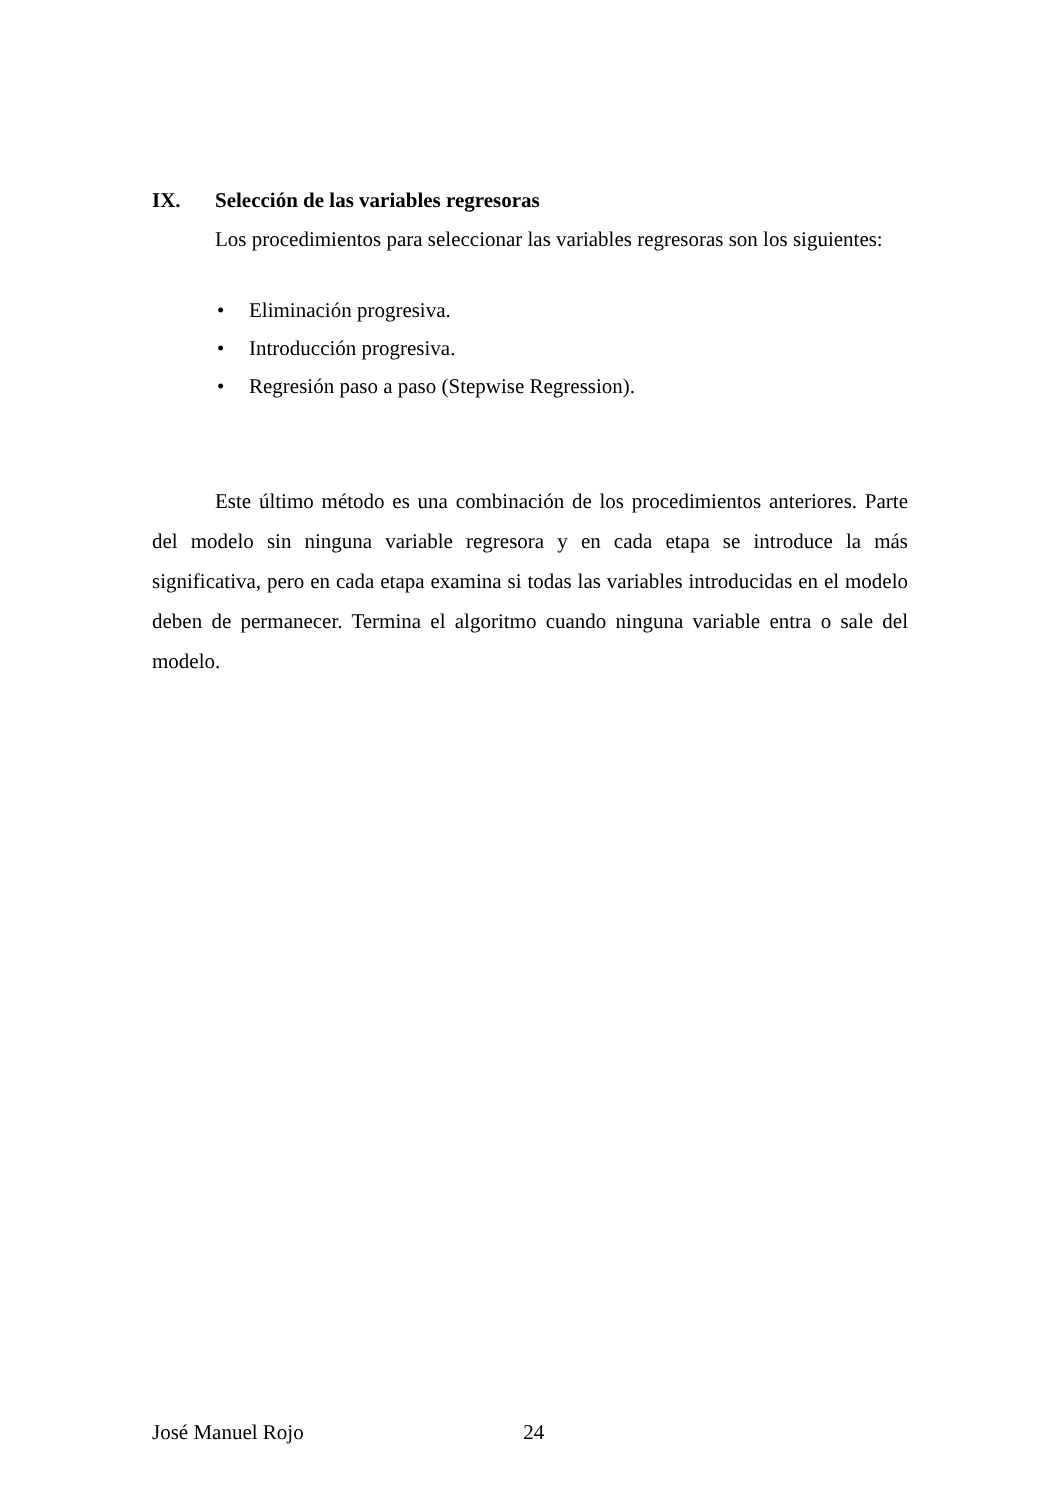IX. Selección de las variables regresoras
Los procedimientos para seleccionar las variables regresoras son los siguientes:
• Eliminación progresiva.
• Introducción progresiva.
• Regresión paso a paso (Stepwise Regression).
Este último método es una combinación de los procedimientos anteriores. Parte del modelo sin ninguna variable regresora y en cada etapa se introduce la más significativa, pero en cada etapa examina si todas las variables introducidas en el modelo deben de permanecer. Termina el algoritmo cuando ninguna variable entra o sale del modelo.
José Manuel Rojo 24